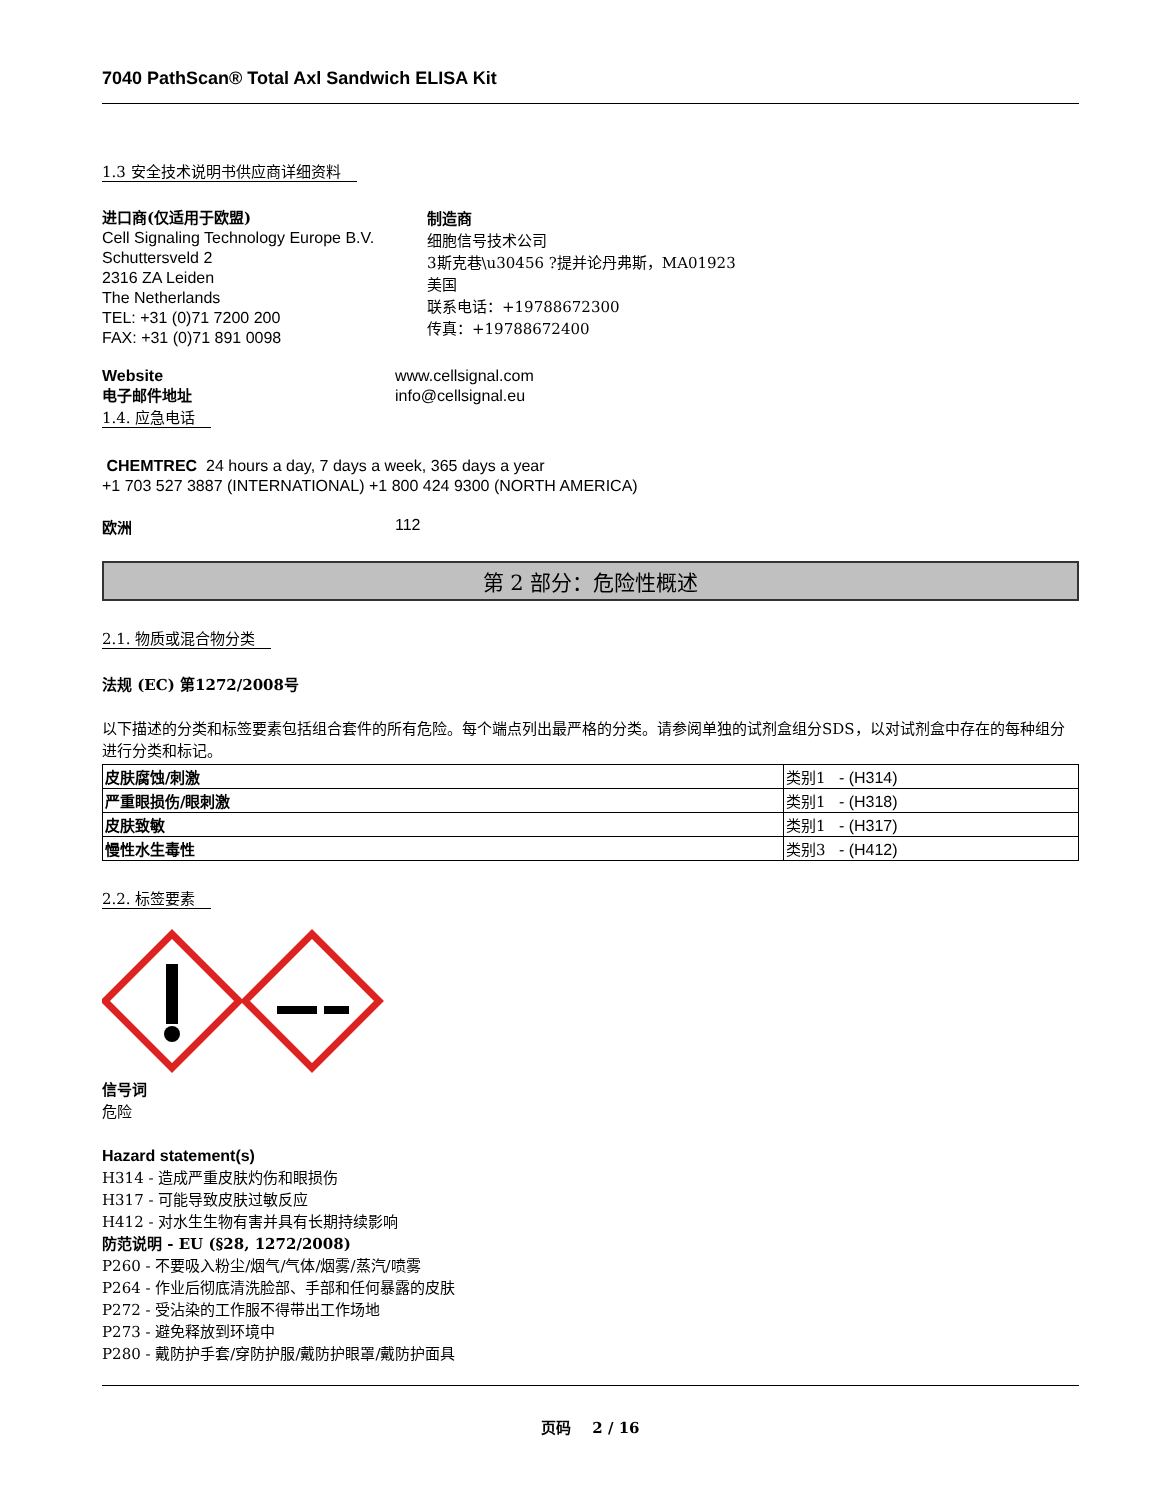7040 PathScan® Total Axl Sandwich ELISA Kit
1.3 安全技术说明书供应商详细资料
进口商(仅适用于欧盟)
Cell Signaling Technology Europe B.V.
Schuttersveld 2
2316 ZA Leiden
The Netherlands
TEL: +31 (0)71 7200 200
FAX: +31 (0)71 891 0098
制造商
细胞信号技术公司
3斯克巷\u30456 ?提并论丹弗斯，MA01923
美国
联系电话：+19788672300
传真：+19788672400
Website
电子邮件地址
www.cellsignal.com
info@cellsignal.eu
1.4. 应急电话
CHEMTREC 24 hours a day, 7 days a week, 365 days a year
+1 703 527 3887 (INTERNATIONAL) +1 800 424 9300 (NORTH AMERICA)
欧洲 112
第 2 部分：危险性概述
2.1. 物质或混合物分类
法规 (EC) 第1272/2008号
以下描述的分类和标签要素包括组合套件的所有危险。每个端点列出最严格的分类。请参阅单独的试剂盒组分SDS，以对试剂盒中存在的每种组分进行分类和标记。
| 皮肤腐蚀/刺激 | 类别1 - (H314) |
| 严重眼损伤/眼刺激 | 类别1 - (H318) |
| 皮肤致敏 | 类别1 - (H317) |
| 慢性水生毒性 | 类别3 - (H412) |
2.2. 标签要素
信号词
危险
Hazard statement(s)
H314 - 造成严重皮肤灼伤和眼损伤
H317 - 可能导致皮肤过敏反应
H412 - 对水生生物有害并具有长期持续影响
防范说明 - EU (§28, 1272/2008)
P260 - 不要吸入粉尘/烟气/气体/烟雾/蒸汽/喷雾
P264 - 作业后彻底清洗脸部、手部和任何暴露的皮肤
P272 - 受沾染的工作服不得带出工作场地
P273 - 避免释放到环境中
P280 - 戴防护手套/穿防护服/戴防护眼罩/戴防护面具
页码 2 / 16